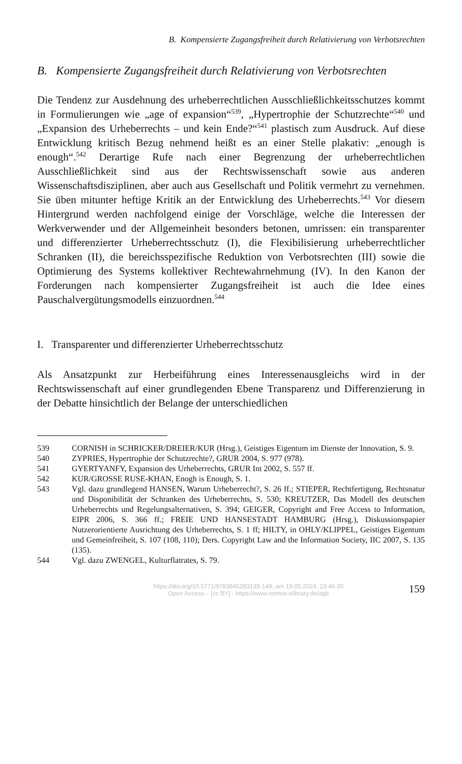B. Kompensierte Zugangsfreiheit durch Relativierung von Verbotsrechten
B. Kompensierte Zugangsfreiheit durch Relativierung von Verbotsrechten
Die Tendenz zur Ausdehnung des urheberrechtlichen Ausschließlichkeits­schutzes kommt in Formulierungen wie „age of expansion“<sup>539</sup>, „Hypertro­phie der Schutzrechte“<sup>540</sup> und „Expansion des Urheberrechts – und kein Ende?“<sup>541</sup> plastisch zum Ausdruck. Auf diese Entwicklung kritisch Bezug nehmend heißt es an einer Stelle plakativ: „enough is enough“.<sup>542</sup> Derartige Rufe nach einer Begrenzung der urheberrechtlichen Ausschließlichkeit sind aus der Rechtswissenschaft sowie aus anderen Wissenschaftsdisziplinen, aber auch aus Gesellschaft und Politik vermehrt zu vernehmen. Sie üben mitunter heftige Kritik an der Entwicklung des Urheberrechts.<sup>543</sup> Vor die­sem Hintergrund werden nachfolgend einige der Vorschläge, welche die Interessen der Werkverwender und der Allgemeinheit besonders betonen, umrissen: ein transparenter und differenzierter Urheberrechtsschutz (I), die Flexibilisierung urheberrechtlicher Schranken (II), die bereichsspezifische Reduktion von Verbotsrechten (III) sowie die Optimierung des Systems kollektiver Rechtewahrnehmung (IV). In den Kanon der Forderungen nach kompensierter Zugangsfreiheit ist auch die Idee eines Pauschalvergütungs­modells einzuordnen.<sup>544</sup>
I. Transparenter und differenzierter Urheberrechtsschutz
Als Ansatzpunkt zur Herbeiführung eines Interessenausgleichs wird in der Rechtswissenschaft auf einer grundlegenden Ebene Transparenz und Diffe­renzierung in der Debatte hinsichtlich der Belange der unterschiedlichen
539 CORNISH in SCHRICKER/DREIER/KUR (Hrsg.), Geistiges Eigentum im Dienste der Innovation, S. 9.
540 ZYPRIES, Hypertrophie der Schutzrechte?, GRUR 2004, S. 977 (978).
541 GYERTYANFY, Expansion des Urheberrechts, GRUR Int 2002, S. 557 ff.
542 KUR/GROSSE RUSE-KHAN, Enogh is Enough, S. 1.
543 Vgl. dazu grundlegend HANSEN, Warum Urheberrecht?, S. 26 ff.; STIEPER, Rechtfertigung, Rechtsnatur und Disponibilität der Schranken des Urheber­rechts, S. 530; KREUTZER, Das Modell des deutschen Urheberrechts und Regelungsalternativen, S. 394; GEIGER, Copyright and Free Access to Infor­mation, EIPR 2006, S. 366 ff.; FREIE UND HANSESTADT HAMBURG (Hrsg.), Diskussionspapier Nutzerorientierte Ausrichtung des Urheberrechts, S. 1 ff; HILTY, in OHLY/KLIPPEL, Geistiges Eigentum und Gemeinfreiheit, S. 107 (108, 110); Ders. Copyright Law and the Information Society, IIC 2007, S. 135 (135).
544 Vgl. dazu ZWENGEL, Kulturflatrates, S. 79.
https://doi.org/10.5771/9783845283135-149, am 19.05.2024, 23:46:30
Open Access – [cc BY] - https://www.nomos-elibrary.de/agb
159